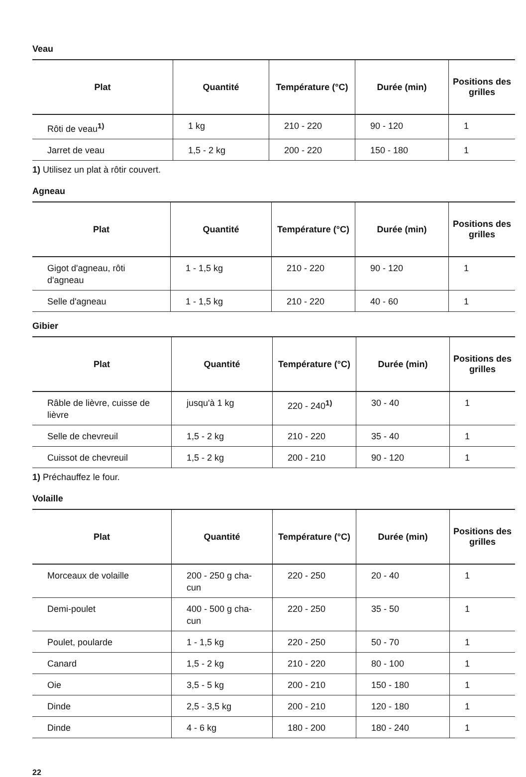Veau
| Plat | Quantité | Température (°C) | Durée (min) | Positions des grilles |
| --- | --- | --- | --- | --- |
| Rôti de veau<sup>1)</sup> | 1 kg | 210 - 220 | 90 - 120 | 1 |
| Jarret de veau | 1,5 - 2 kg | 200 - 220 | 150 - 180 | 1 |
1) Utilisez un plat à rôtir couvert.
Agneau
| Plat | Quantité | Température (°C) | Durée (min) | Positions des grilles |
| --- | --- | --- | --- | --- |
| Gigot d'agneau, rôti d'agneau | 1 - 1,5 kg | 210 - 220 | 90 - 120 | 1 |
| Selle d'agneau | 1 - 1,5 kg | 210 - 220 | 40 - 60 | 1 |
Gibier
| Plat | Quantité | Température (°C) | Durée (min) | Positions des grilles |
| --- | --- | --- | --- | --- |
| Râble de lièvre, cuisse de lièvre | jusqu'à 1 kg | 220 - 240<sup>1)</sup> | 30 - 40 | 1 |
| Selle de chevreuil | 1,5 - 2 kg | 210 - 220 | 35 - 40 | 1 |
| Cuissot de chevreuil | 1,5 - 2 kg | 200 - 210 | 90 - 120 | 1 |
1) Préchauffez le four.
Volaille
| Plat | Quantité | Température (°C) | Durée (min) | Positions des grilles |
| --- | --- | --- | --- | --- |
| Morceaux de volaille | 200 - 250 g cha-cun | 220 - 250 | 20 - 40 | 1 |
| Demi-poulet | 400 - 500 g cha-cun | 220 - 250 | 35 - 50 | 1 |
| Poulet, poularde | 1 - 1,5 kg | 220 - 250 | 50 - 70 | 1 |
| Canard | 1,5 - 2 kg | 210 - 220 | 80 - 100 | 1 |
| Oie | 3,5 - 5 kg | 200 - 210 | 150 - 180 | 1 |
| Dinde | 2,5 - 3,5 kg | 200 - 210 | 120 - 180 | 1 |
| Dinde | 4 - 6 kg | 180 - 200 | 180 - 240 | 1 |
22